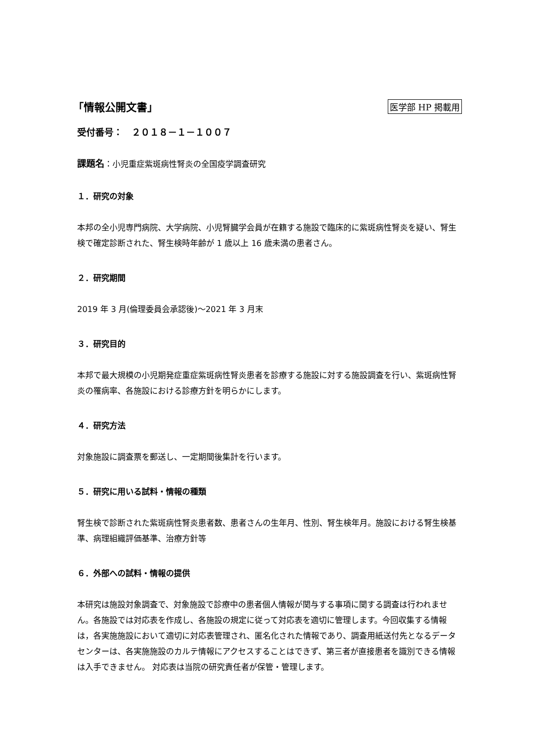「情報公開文書」
医学部 HP 掲載用
受付番号：　２０１８－１－１００７
課題名：小児重症紫斑病性腎炎の全国疫学調査研究
１．研究の対象
本邦の全小児専門病院、大学病院、小児腎臓学会員が在籍する施設で臨床的に紫斑病性腎炎を疑い、腎生検で確定診断された、腎生検時年齢が 1 歳以上 16 歳未満の患者さん。
２．研究期間
2019 年 3 月(倫理委員会承認後)～2021 年 3 月末
３．研究目的
本邦で最大規模の小児期発症重症紫斑病性腎炎患者を診療する施設に対する施設調査を行い、紫斑病性腎炎の罹病率、各施設における診療方針を明らかにします。
４．研究方法
対象施設に調査票を郵送し、一定期間後集計を行います。
５．研究に用いる試料・情報の種類
腎生検で診断された紫斑病性腎炎患者数、患者さんの生年月、性別、腎生検年月。施設における腎生検基準、病理組織評価基準、治療方針等
６．外部への試料・情報の提供
本研究は施設対象調査で、対象施設で診療中の患者個人情報が関与する事項に関する調査は行われません。各施設では対応表を作成し、各施設の規定に従って対応表を適切に管理します。今回収集する情報は，各実施施設において適切に対応表管理され、匿名化された情報であり、調査用紙送付先となるデータセンターは、各実施施設のカルテ情報にアクセスすることはできず、第三者が直接患者を識別できる情報は入手できません。 対応表は当院の研究責任者が保管・管理します。